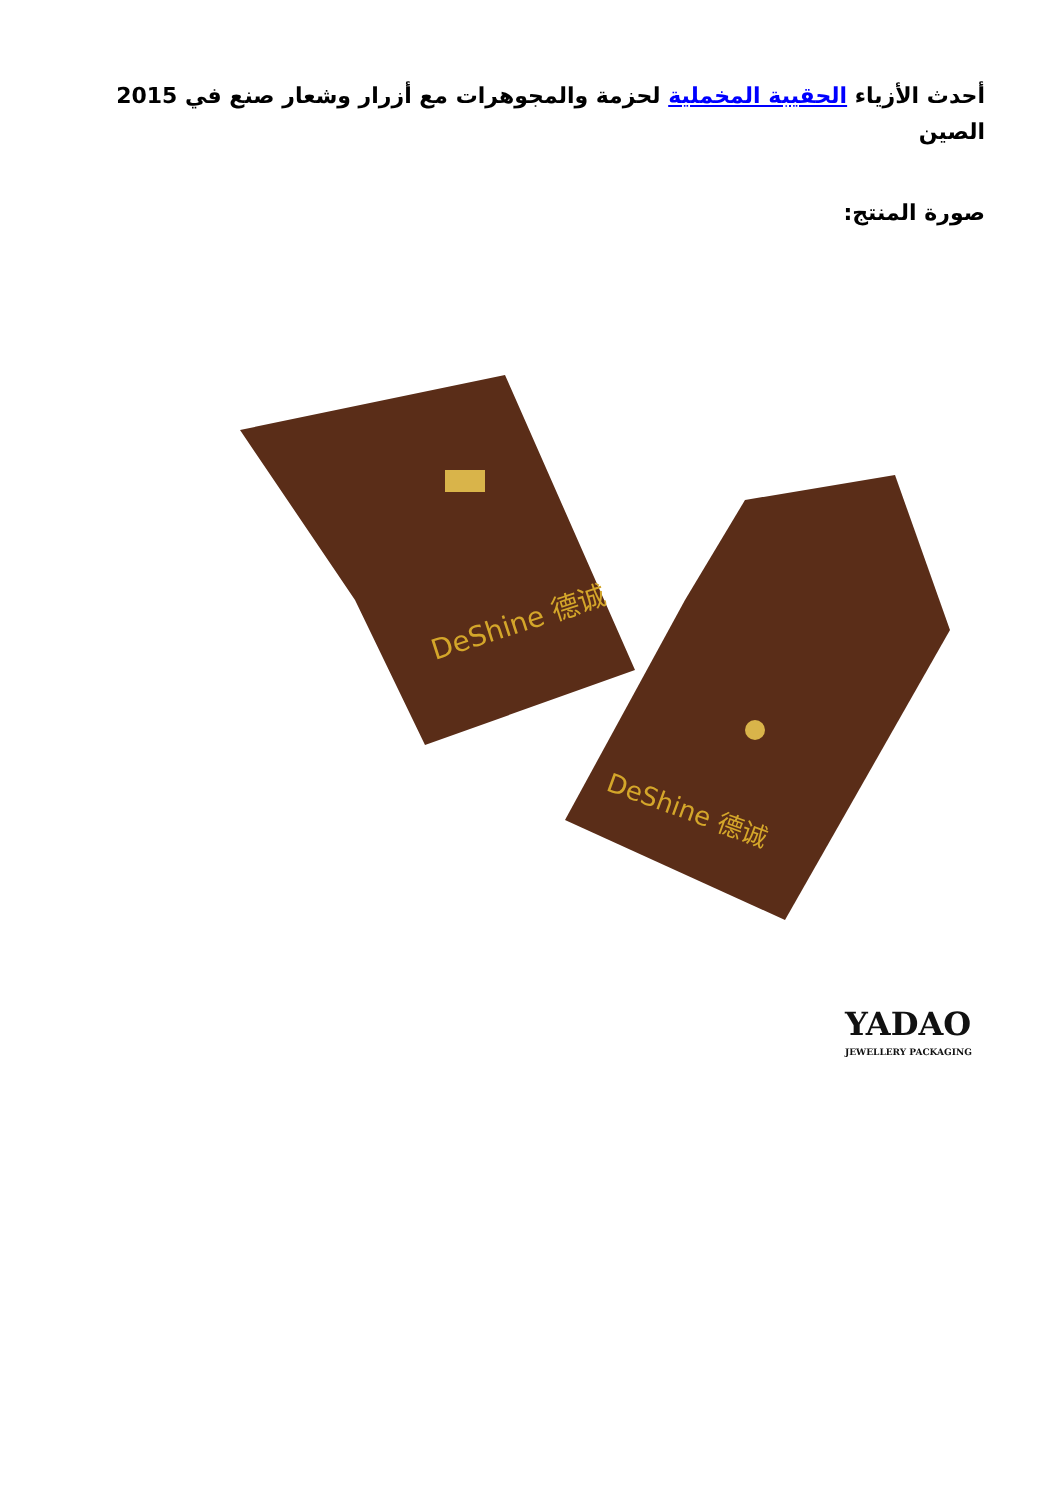أحدث الأزياء الحقيبة المخملية لحزمة والمجوهرات مع أزرار وشعار صنع في 2015 الصين
صورة المنتج:
DeShine 德诚
DeShine 德诚
YADAO
JEWELLERY PACKAGING